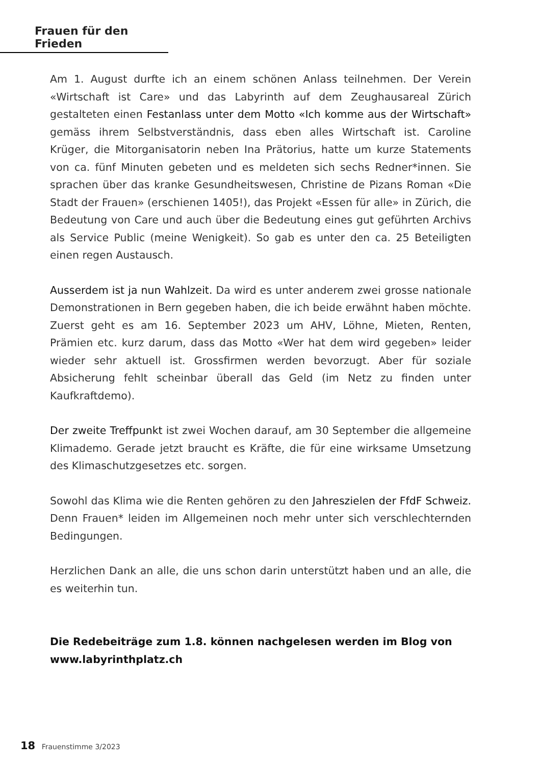Frauen für den Frieden
Am 1. August durfte ich an einem schönen Anlass teilnehmen. Der Verein «Wirtschaft ist Care» und das Labyrinth auf dem Zeughausareal Zürich gestalteten einen Festanlass unter dem Motto «Ich komme aus der Wirtschaft» gemäss ihrem Selbstverständnis, dass eben alles Wirtschaft ist. Caroline Krüger, die Mitorganisatorin neben Ina Prätorius, hatte um kurze Statements von ca. fünf Minuten gebeten und es meldeten sich sechs Redner*innen. Sie sprachen über das kranke Gesundheitswesen, Christine de Pizans Roman «Die Stadt der Frauen» (erschienen 1405!), das Projekt «Essen für alle» in Zürich, die Bedeutung von Care und auch über die Bedeutung eines gut geführten Archivs als Service Public (meine Wenigkeit). So gab es unter den ca. 25 Beteiligten einen regen Austausch.
Ausserdem ist ja nun Wahlzeit. Da wird es unter anderem zwei grosse nationale Demonstrationen in Bern gegeben haben, die ich beide erwähnt haben möchte. Zuerst geht es am 16. September 2023 um AHV, Löhne, Mieten, Renten, Prämien etc. kurz darum, dass das Motto «Wer hat dem wird gegeben» leider wieder sehr aktuell ist. Grossfirmen werden bevorzugt. Aber für soziale Absicherung fehlt scheinbar überall das Geld (im Netz zu finden unter Kaufkraftdemo).
Der zweite Treffpunkt ist zwei Wochen darauf, am 30 September die allgemeine Klimademo. Gerade jetzt braucht es Kräfte, die für eine wirksame Umsetzung des Klimaschutzgesetzes etc. sorgen.
Sowohl das Klima wie die Renten gehören zu den Jahreszielen der FfdF Schweiz. Denn Frauen* leiden im Allgemeinen noch mehr unter sich verschlechternden Bedingungen.
Herzlichen Dank an alle, die uns schon darin unterstützt haben und an alle, die es weiterhin tun.
Die Redebeiträge zum 1.8. können nachgelesen werden im Blog von
www.labyrinthplatz.ch
18 Frauenstimme 3/2023